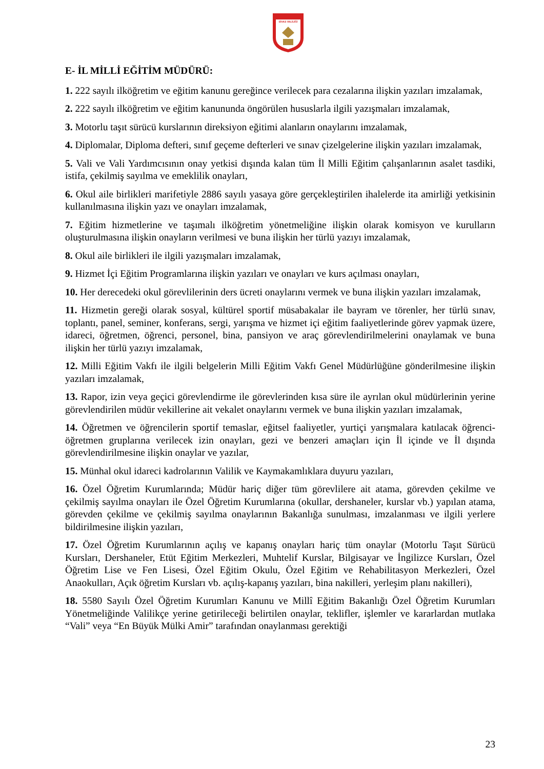SİVAS VALİLİĞİ
E- İL MİLLİ EĞİTİM MÜDÜRÜ:
1. 222 sayılı ilköğretim ve eğitim kanunu gereğince verilecek para cezalarına ilişkin yazıları imzalamak,
2. 222 sayılı ilköğretim ve eğitim kanununda öngörülen hususlarla ilgili yazışmaları imzalamak,
3. Motorlu taşıt sürücü kurslarının direksiyon eğitimi alanların onaylarını imzalamak,
4. Diplomalar, Diploma defteri, sınıf geçeme defterleri ve sınav çizelgelerine ilişkin yazıları imzalamak,
5. Vali ve Vali Yardımcısının onay yetkisi dışında kalan tüm İl Milli Eğitim çalışanlarının asalet tasdiki, istifa, çekilmiş sayılma ve emeklilik onayları,
6. Okul aile birlikleri marifetiyle 2886 sayılı yasaya göre gerçekleştirilen ihalelerde ita amirliği yetkisinin kullanılmasına ilişkin yazı ve onayları imzalamak,
7. Eğitim hizmetlerine ve taşımalı ilköğretim yönetmeliğine ilişkin olarak komisyon ve kurulların oluşturulmasına ilişkin onayların verilmesi ve buna ilişkin her türlü yazıyı imzalamak,
8. Okul aile birlikleri ile ilgili yazışmaları imzalamak,
9. Hizmet İçi Eğitim Programlarına ilişkin yazıları ve onayları ve kurs açılması onayları,
10. Her derecedeki okul görevlilerinin ders ücreti onaylarını vermek ve buna ilişkin yazıları imzalamak,
11. Hizmetin gereği olarak sosyal, kültürel sportif müsabakalar ile bayram ve törenler, her türlü sınav, toplantı, panel, seminer, konferans, sergi, yarışma ve hizmet içi eğitim faaliyetlerinde görev yapmak üzere, idareci, öğretmen, öğrenci, personel, bina, pansiyon ve araç görevlendirilmelerini onaylamak ve buna ilişkin her türlü yazıyı imzalamak,
12. Milli Eğitim Vakfı ile ilgili belgelerin Milli Eğitim Vakfı Genel Müdürlüğüne gönderilmesine ilişkin yazıları imzalamak,
13. Rapor, izin veya geçici görevlendirme ile görevlerinden kısa süre ile ayrılan okul müdürlerinin yerine görevlendirilen müdür vekillerine ait vekalet onaylarını vermek ve buna ilişkin yazıları imzalamak,
14. Öğretmen ve öğrencilerin sportif temaslar, eğitsel faaliyetler, yurtiçi yarışmalara katılacak öğrenci-öğretmen gruplarına verilecek izin onayları, gezi ve benzeri amaçları için İl içinde ve İl dışında görevlendirilmesine ilişkin onaylar ve yazılar,
15. Münhal okul idareci kadrolarının Valilik ve Kaymakamlıklara duyuru yazıları,
16. Özel Öğretim Kurumlarında; Müdür hariç diğer tüm görevlilere ait atama, görevden çekilme ve çekilmiş sayılma onayları ile Özel Öğretim Kurumlarına (okullar, dershaneler, kurslar vb.) yapılan atama, görevden çekilme ve çekilmiş sayılma onaylarının Bakanlığa sunulması, imzalanması ve ilgili yerlere bildirilmesine ilişkin yazıları,
17. Özel Öğretim Kurumlarının açılış ve kapanış onayları hariç tüm onaylar (Motorlu Taşıt Sürücü Kursları, Dershaneler, Etüt Eğitim Merkezleri, Muhtelif Kurslar, Bilgisayar ve İngilizce Kursları, Özel Öğretim Lise ve Fen Lisesi, Özel Eğitim Okulu, Özel Eğitim ve Rehabilitasyon Merkezleri, Özel Anaokulları, Açık öğretim Kursları vb. açılış-kapanış yazıları, bina nakilleri, yerleşim planı nakilleri),
18. 5580 Sayılı Özel Öğretim Kurumları Kanunu ve Millî Eğitim Bakanlığı Özel Öğretim Kurumları Yönetmeliğinde Valilikçe yerine getirileceği belirtilen onaylar, teklifler, işlemler ve kararlardan mutlaka “Vali” veya “En Büyük Mülki Amir” tarafından onaylanması gerektiği
23